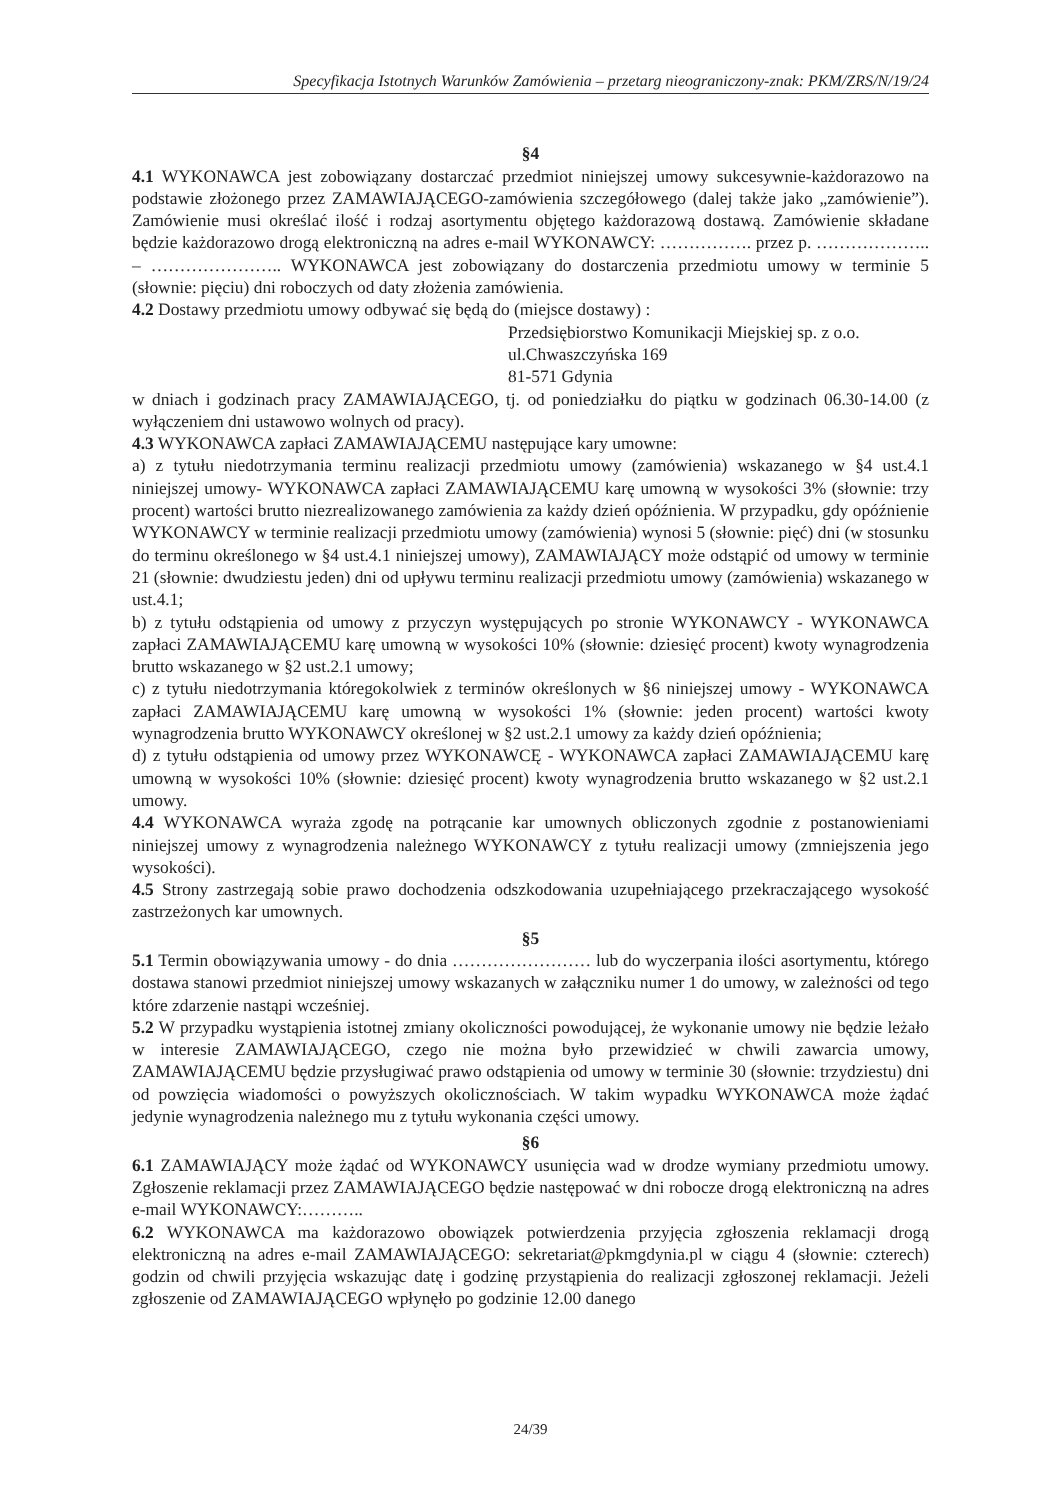Specyfikacja Istotnych Warunków Zamówienia – przetarg nieograniczony-znak: PKM/ZRS/N/19/24
§4
4.1 WYKONAWCA jest zobowiązany dostarczać przedmiot niniejszej umowy sukcesywnie-każdorazowo na podstawie złożonego przez ZAMAWIAJĄCEGO-zamówienia szczegółowego (dalej także jako „zamówienie”). Zamówienie musi określać ilość i rodzaj asortymentu objętego każdorazową dostawą. Zamówienie składane będzie każdorazowo drogą elektroniczną na adres e-mail WYKONAWCY: ……………. przez p. ……………….. – ………………….. WYKONAWCA jest zobowiązany do dostarczenia przedmiotu umowy w terminie 5 (słownie: pięciu) dni roboczych od daty złożenia zamówienia.
4.2 Dostawy przedmiotu umowy odbywać się będą do (miejsce dostawy) :
Przedsiębiorstwo Komunikacji Miejskiej sp. z o.o.
ul.Chwaszczyńska 169
81-571 Gdynia
w dniach i godzinach pracy ZAMAWIAJĄCEGO, tj. od poniedziałku do piątku w godzinach 06.30-14.00 (z wyłączeniem dni ustawowo wolnych od pracy).
4.3 WYKONAWCA zapłaci ZAMAWIAJĄCEMU następujące kary umowne:
a) z tytułu niedotrzymania terminu realizacji przedmiotu umowy (zamówienia) wskazanego w §4 ust.4.1 niniejszej umowy- WYKONAWCA zapłaci ZAMAWIAJĄCEMU karę umowną w wysokości 3% (słownie: trzy procent) wartości brutto niezrealizowanego zamówienia za każdy dzień opóźnienia. W przypadku, gdy opóźnienie WYKONAWCY w terminie realizacji przedmiotu umowy (zamówienia) wynosi 5 (słownie: pięć) dni (w stosunku do terminu określonego w §4 ust.4.1 niniejszej umowy), ZAMAWIAJĄCY może odstąpić od umowy w terminie 21 (słownie: dwudziestu jeden) dni od upływu terminu realizacji przedmiotu umowy (zamówienia) wskazanego w ust.4.1;
b) z tytułu odstąpienia od umowy z przyczyn występujących po stronie WYKONAWCY - WYKONAWCA zapłaci ZAMAWIAJĄCEMU karę umowną w wysokości 10% (słownie: dziesięć procent) kwoty wynagrodzenia brutto wskazanego w §2 ust.2.1 umowy;
c) z tytułu niedotrzymania któregokolwiek z terminów określonych w §6 niniejszej umowy - WYKONAWCA zapłaci ZAMAWIAJĄCEMU karę umowną w wysokości 1% (słownie: jeden procent) wartości kwoty wynagrodzenia brutto WYKONAWCY określonej w §2 ust.2.1 umowy za każdy dzień opóźnienia;
d) z tytułu odstąpienia od umowy przez WYKONAWCĘ - WYKONAWCA zapłaci ZAMAWIAJĄCEMU karę umowną w wysokości 10% (słownie: dziesięć procent) kwoty wynagrodzenia brutto wskazanego w §2 ust.2.1 umowy.
4.4 WYKONAWCA wyraża zgodę na potrącanie kar umownych obliczonych zgodnie z postanowieniami niniejszej umowy z wynagrodzenia należnego WYKONAWCY z tytułu realizacji umowy (zmniejszenia jego wysokości).
4.5 Strony zastrzegają sobie prawo dochodzenia odszkodowania uzupełniającego przekraczającego wysokość zastrzeżonych kar umownych.
§5
5.1 Termin obowiązywania umowy - do dnia …………………… lub do wyczerpania ilości asortymentu, którego dostawa stanowi przedmiot niniejszej umowy wskazanych w załączniku numer 1 do umowy, w zależności od tego które zdarzenie nastąpi wcześniej.
5.2 W przypadku wystąpienia istotnej zmiany okoliczności powodującej, że wykonanie umowy nie będzie leżało w interesie ZAMAWIAJĄCEGO, czego nie można było przewidzieć w chwili zawarcia umowy, ZAMAWIAJĄCEMU będzie przysługiwać prawo odstąpienia od umowy w terminie 30 (słownie: trzydziestu) dni od powzięcia wiadomości o powyższych okolicznościach. W takim wypadku WYKONAWCA może żądać jedynie wynagrodzenia należnego mu z tytułu wykonania części umowy.
§6
6.1 ZAMAWIAJĄCY może żądać od WYKONAWCY usunięcia wad w drodze wymiany przedmiotu umowy. Zgłoszenie reklamacji przez ZAMAWIAJĄCEGO będzie następować w dni robocze drogą elektroniczną na adres e-mail WYKONAWCY:………..
6.2 WYKONAWCA ma każdorazowo obowiązek potwierdzenia przyjęcia zgłoszenia reklamacji drogą elektroniczną na adres e-mail ZAMAWIAJĄCEGO: sekretariat@pkmgdynia.pl w ciągu 4 (słownie: czterech) godzin od chwili przyjęcia wskazując datę i godzinę przystąpienia do realizacji zgłoszonej reklamacji. Jeżeli zgłoszenie od ZAMAWIAJĄCEGO wpłynęło po godzinie 12.00 danego
24/39